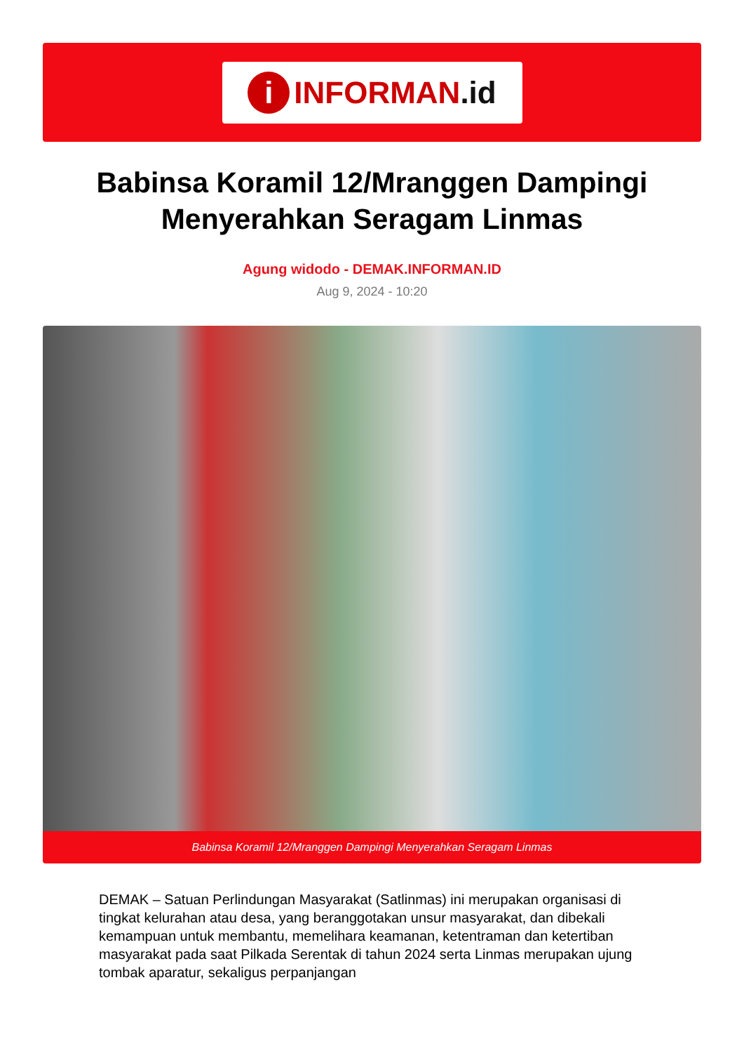i INFORMAN.id
Babinsa Koramil 12/Mranggen Dampingi Menyerahkan Seragam Linmas
Agung widodo - DEMAK.INFORMAN.ID
Aug 9, 2024 - 10:20
Babinsa Koramil 12/Mranggen Dampingi Menyerahkan Seragam Linmas
DEMAK – Satuan Perlindungan Masyarakat (Satlinmas) ini merupakan organisasi di tingkat kelurahan atau desa, yang beranggotakan unsur masyarakat, dan dibekali kemampuan untuk membantu, memelihara keamanan, ketentraman dan ketertiban masyarakat pada saat Pilkada Serentak di tahun 2024 serta Linmas merupakan ujung tombak aparatur, sekaligus perpanjangan